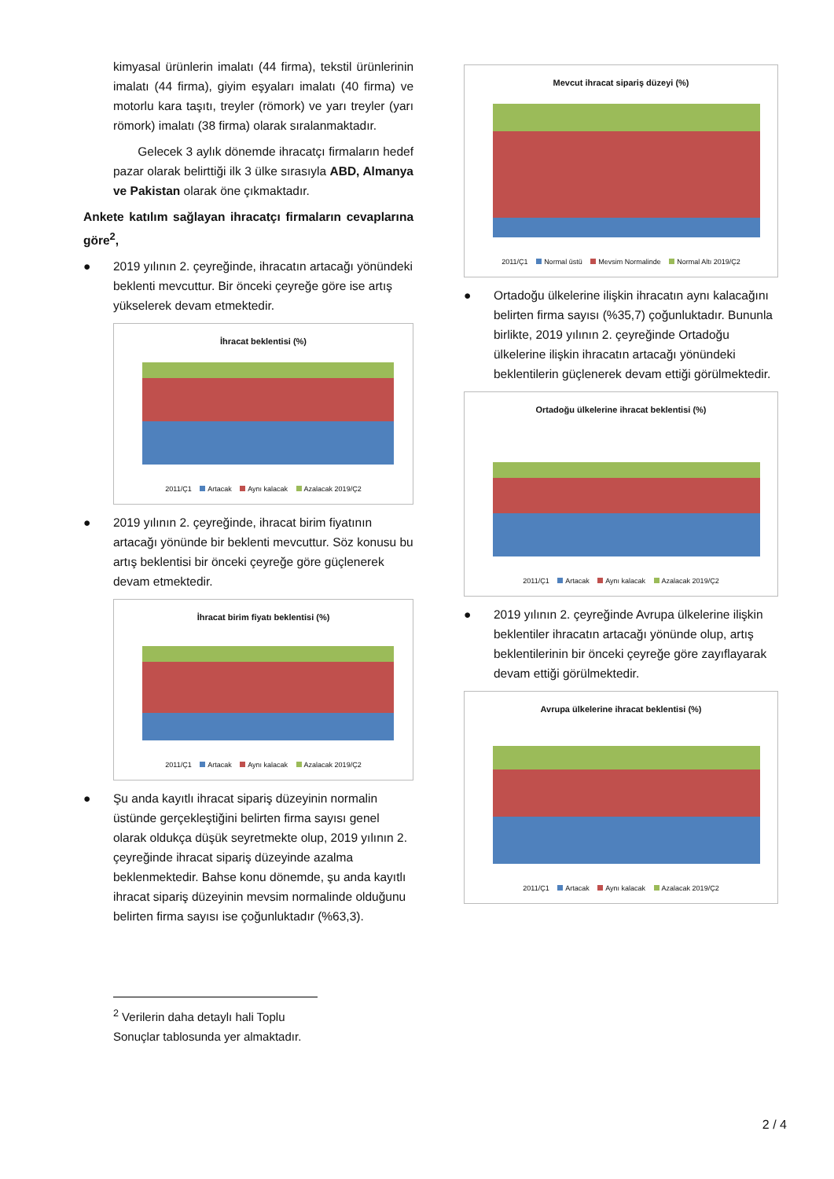kimyasal ürünlerin imalatı (44 firma), tekstil ürünlerinin imalatı (44 firma), giyim eşyaları imalatı (40 firma) ve motorlu kara taşıtı, treyler (römork) ve yarı treyler (yarı römork) imalatı (38 firma) olarak sıralanmaktadır.
Gelecek 3 aylık dönemde ihracatçı firmaların hedef pazar olarak belirttiği ilk 3 ülke sırasıyla ABD, Almanya ve Pakistan olarak öne çıkmaktadır.
Ankete katılım sağlayan ihracatçı firmaların cevaplarına göre<sup>2</sup>,
● 2019 yılının 2. çeyreğinde, ihracatın artacağı yönündeki beklenti mevcuttur. Bir önceki çeyreğe göre ise artış yükselerek devam etmektedir.
İhracat beklentisi (%)
2011/Ç1 Artacak Aynı kalacak Azalacak 2019/Ç2
● 2019 yılının 2. çeyreğinde, ihracat birim fiyatının artacağı yönünde bir beklenti mevcuttur. Söz konusu bu artış beklentisi bir önceki çeyreğe göre güçlenerek devam etmektedir.
İhracat birim fiyatı beklentisi (%)
2011/Ç1 Artacak Aynı kalacak Azalacak 2019/Ç2
● Şu anda kayıtlı ihracat sipariş düzeyinin normalin üstünde gerçekleştiğini belirten firma sayısı genel olarak oldukça düşük seyretmekte olup, 2019 yılının 2. çeyreğinde ihracat sipariş düzeyinde azalma beklenmektedir. Bahse konu dönemde, şu anda kayıtlı ihracat sipariş düzeyinin mevsim normalinde olduğunu belirten firma sayısı ise çoğunluktadır (%63,3).
<sup>2</sup> Verilerin daha detaylı hali Toplu Sonuçlar tablosunda yer almaktadır.
Mevcut ihracat sipariş düzeyi (%)
2011/Ç1 Normal üstü Mevsim Normalinde Normal Altı 2019/Ç2
● Ortadoğu ülkelerine ilişkin ihracatın aynı kalacağını belirten firma sayısı (%35,7) çoğunluktadır. Bununla birlikte, 2019 yılının 2. çeyreğinde Ortadoğu ülkelerine ilişkin ihracatın artacağı yönündeki beklentilerin güçlenerek devam ettiği görülmektedir.
Ortadoğu ülkelerine ihracat beklentisi (%)
2011/Ç1 Artacak Aynı kalacak Azalacak 2019/Ç2
● 2019 yılının 2. çeyreğinde Avrupa ülkelerine ilişkin beklentiler ihracatın artacağı yönünde olup, artış beklentilerinin bir önceki çeyreğe göre zayıflayarak devam ettiği görülmektedir.
Avrupa ülkelerine ihracat beklentisi (%)
2011/Ç1 Artacak Aynı kalacak Azalacak 2019/Ç2
2 / 4